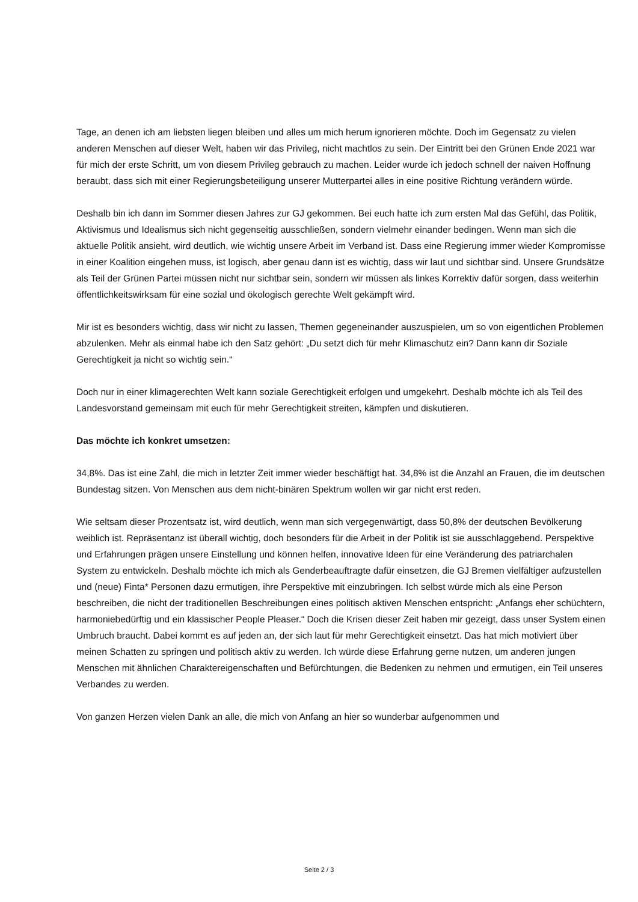Tage, an denen ich am liebsten liegen bleiben und alles um mich herum ignorieren möchte. Doch im Gegensatz zu vielen anderen Menschen auf dieser Welt, haben wir das Privileg, nicht machtlos zu sein. Der Eintritt bei den Grünen Ende 2021 war für mich der erste Schritt, um von diesem Privileg gebrauch zu machen. Leider wurde ich jedoch schnell der naiven Hoffnung beraubt, dass sich mit einer Regierungsbeteiligung unserer Mutterpartei alles in eine positive Richtung verändern würde.
Deshalb bin ich dann im Sommer diesen Jahres zur GJ gekommen. Bei euch hatte ich zum ersten Mal das Gefühl, das Politik, Aktivismus und Idealismus sich nicht gegenseitig ausschließen, sondern vielmehr einander bedingen. Wenn man sich die aktuelle Politik ansieht, wird deutlich, wie wichtig unsere Arbeit im Verband ist. Dass eine Regierung immer wieder Kompromisse in einer Koalition eingehen muss, ist logisch, aber genau dann ist es wichtig, dass wir laut und sichtbar sind. Unsere Grundsätze als Teil der Grünen Partei müssen nicht nur sichtbar sein, sondern wir müssen als linkes Korrektiv dafür sorgen, dass weiterhin öffentlichkeitswirksam für eine sozial und ökologisch gerechte Welt gekämpft wird.
Mir ist es besonders wichtig, dass wir nicht zu lassen, Themen gegeneinander auszuspielen, um so von eigentlichen Problemen abzulenken. Mehr als einmal habe ich den Satz gehört: „Du setzt dich für mehr Klimaschutz ein? Dann kann dir Soziale Gerechtigkeit ja nicht so wichtig sein.“
Doch nur in einer klimagerechten Welt kann soziale Gerechtigkeit erfolgen und umgekehrt. Deshalb möchte ich als Teil des Landesvorstand gemeinsam mit euch für mehr Gerechtigkeit streiten, kämpfen und diskutieren.
Das möchte ich konkret umsetzen:
34,8%. Das ist eine Zahl, die mich in letzter Zeit immer wieder beschäftigt hat. 34,8% ist die Anzahl an Frauen, die im deutschen Bundestag sitzen. Von Menschen aus dem nicht-binären Spektrum wollen wir gar nicht erst reden.
Wie seltsam dieser Prozentsatz ist, wird deutlich, wenn man sich vergegenwärtigt, dass 50,8% der deutschen Bevölkerung weiblich ist. Repräsentanz ist überall wichtig, doch besonders für die Arbeit in der Politik ist sie ausschlaggebend. Perspektive und Erfahrungen prägen unsere Einstellung und können helfen, innovative Ideen für eine Veränderung des patriarchalen System zu entwickeln. Deshalb möchte ich mich als Genderbeauftragte dafür einsetzen, die GJ Bremen vielfältiger aufzustellen und (neue) Finta* Personen dazu ermutigen, ihre Perspektive mit einzubringen. Ich selbst würde mich als eine Person beschreiben, die nicht der traditionellen Beschreibungen eines politisch aktiven Menschen entspricht: „Anfangs eher schüchtern, harmoniebedürftig und ein klassischer People Pleaser.“ Doch die Krisen dieser Zeit haben mir gezeigt, dass unser System einen Umbruch braucht. Dabei kommt es auf jeden an, der sich laut für mehr Gerechtigkeit einsetzt. Das hat mich motiviert über meinen Schatten zu springen und politisch aktiv zu werden. Ich würde diese Erfahrung gerne nutzen, um anderen jungen Menschen mit ähnlichen Charaktereigenschaften und Befürchtungen, die Bedenken zu nehmen und ermutigen, ein Teil unseres Verbandes zu werden.
Von ganzen Herzen vielen Dank an alle, die mich von Anfang an hier so wunderbar aufgenommen und
Seite 2 / 3